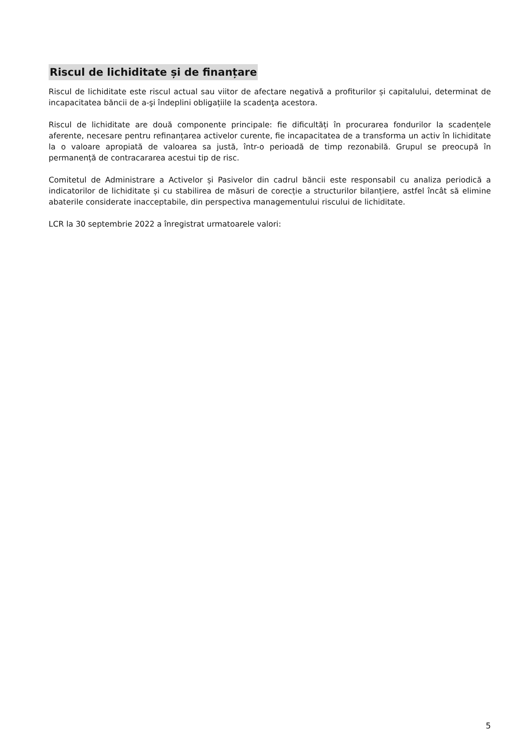Riscul de lichiditate și de finanțare
Riscul de lichiditate este riscul actual sau viitor de afectare negativă a profiturilor și capitalului, determinat de incapacitatea băncii de a-şi îndeplini obligațiile la scadenţa acestora.
Riscul de lichiditate are două componente principale: fie dificultăți în procurarea fondurilor la scadențele aferente, necesare pentru refinanțarea activelor curente, fie incapacitatea de a transforma un activ în lichiditate la o valoare apropiată de valoarea sa justă, într-o perioadă de timp rezonabilă. Grupul se preocupă în permanență de contracararea acestui tip de risc.
Comitetul de Administrare a Activelor și Pasivelor din cadrul băncii este responsabil cu analiza periodică a indicatorilor de lichiditate și cu stabilirea de măsuri de corecție a structurilor bilanțiere, astfel încât să elimine abaterile considerate inacceptabile, din perspectiva managementului riscului de lichiditate.
LCR la 30 septembrie 2022 a înregistrat urmatoarele valori:
5